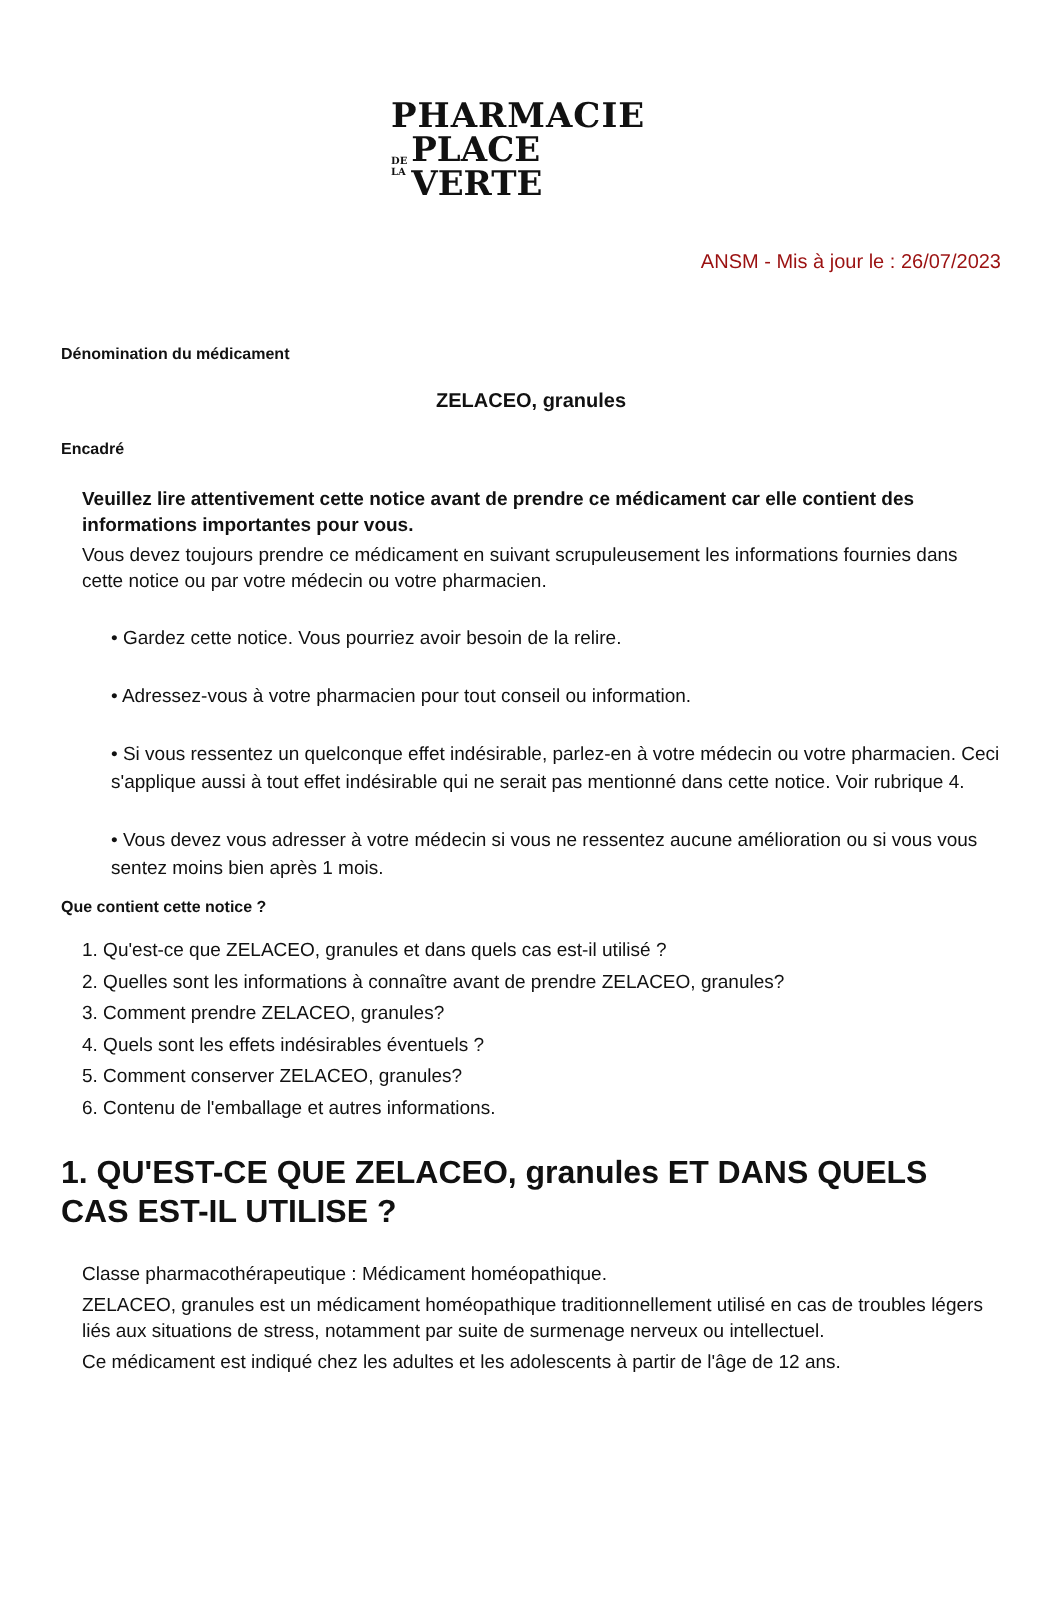PHARMACIE
DE
LA PLACE VERTE
ANSM - Mis à jour le : 26/07/2023
Dénomination du médicament
ZELACEO, granules
Encadré
Veuillez lire attentivement cette notice avant de prendre ce médicament car elle contient des informations importantes pour vous.
Vous devez toujours prendre ce médicament en suivant scrupuleusement les informations fournies dans cette notice ou par votre médecin ou votre pharmacien.
• Gardez cette notice. Vous pourriez avoir besoin de la relire.
• Adressez-vous à votre pharmacien pour tout conseil ou information.
• Si vous ressentez un quelconque effet indésirable, parlez-en à votre médecin ou votre pharmacien. Ceci s'applique aussi à tout effet indésirable qui ne serait pas mentionné dans cette notice. Voir rubrique 4.
• Vous devez vous adresser à votre médecin si vous ne ressentez aucune amélioration ou si vous vous sentez moins bien après 1 mois.
Que contient cette notice ?
1. Qu'est-ce que ZELACEO, granules et dans quels cas est-il utilisé ?
2. Quelles sont les informations à connaître avant de prendre ZELACEO, granules?
3. Comment prendre ZELACEO, granules?
4. Quels sont les effets indésirables éventuels ?
5. Comment conserver ZELACEO, granules?
6. Contenu de l'emballage et autres informations.
1. QU'EST-CE QUE ZELACEO, granules ET DANS QUELS CAS EST-IL UTILISE ?
Classe pharmacothérapeutique : Médicament homéopathique.
ZELACEO, granules est un médicament homéopathique traditionnellement utilisé en cas de troubles légers liés aux situations de stress, notamment par suite de surmenage nerveux ou intellectuel.
Ce médicament est indiqué chez les adultes et les adolescents à partir de l'âge de 12 ans.